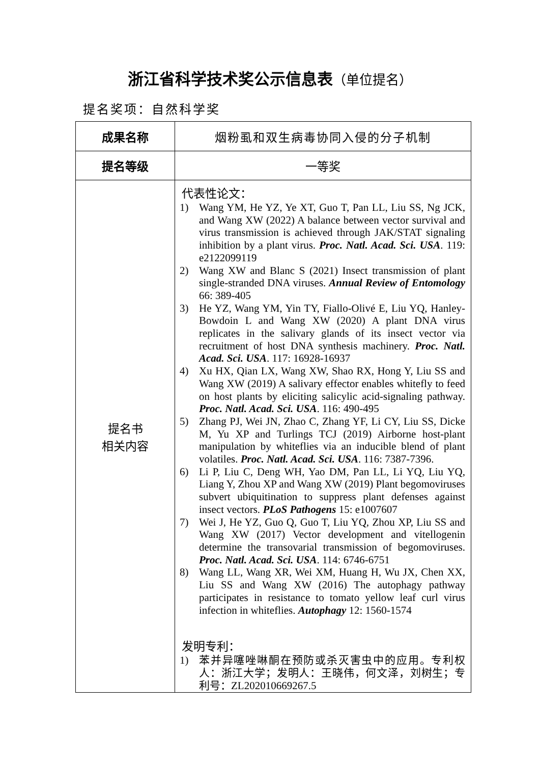浙江省科学技术奖公示信息表（单位提名）
提名奖项：自然科学奖
| 成果名称 | 烟粉虱和双生病毒协同入侵的分子机制 |
| 提名等级 | 一等奖 |
| 提名书 相关内容 | 代表性论文： 1) Wang YM, He YZ, Ye XT, Guo T, Pan LL, Liu SS, Ng JCK, and Wang XW (2022) A balance between vector survival and virus transmission is achieved through JAK/STAT signaling inhibition by a plant virus. Proc. Natl. Acad. Sci. USA . 119: e2122099119 2) Wang XW and Blanc S (2021) Insect transmission of plant single-stranded DNA viruses. Annual Review of Entomology 66: 389-405 3) He YZ, Wang YM, Yin TY, Fiallo-Olivé E, Liu YQ, Hanley-Bowdoin L and Wang XW (2020) A plant DNA virus replicates in the salivary glands of its insect vector via recruitment of host DNA synthesis machinery. Proc. Natl. Acad. Sci. USA . 117: 16928-16937 4) Xu HX, Qian LX, Wang XW, Shao RX, Hong Y, Liu SS and Wang XW (2019) A salivary effector enables whitefly to feed on host plants by eliciting salicylic acid-signaling pathway. Proc. Natl. Acad. Sci. USA . 116: 490-495 5) Zhang PJ, Wei JN, Zhao C, Zhang YF, Li CY, Liu SS, Dicke M, Yu XP and Turlings TCJ (2019) Airborne host-plant manipulation by whiteflies via an inducible blend of plant volatiles. Proc. Natl. Acad. Sci. USA . 116: 7387-7396. 6) Li P, Liu C, Deng WH, Yao DM, Pan LL, Li YQ, Liu YQ, Liang Y, Zhou XP and Wang XW (2019) Plant begomoviruses subvert ubiquitination to suppress plant defenses against insect vectors. PLoS Pathogens 15: e1007607 7) Wei J, He YZ, Guo Q, Guo T, Liu YQ, Zhou XP, Liu SS and Wang XW (2017) Vector development and vitellogenin determine the transovarial transmission of begomoviruses. Proc. Natl. Acad. Sci. USA . 114: 6746-6751 8) Wang LL, Wang XR, Wei XM, Huang H, Wu JX, Chen XX, Liu SS and Wang XW (2016) The autophagy pathway participates in resistance to tomato yellow leaf curl virus infection in whiteflies. Autophagy 12: 1560-1574 发明专利： 1) 苯并异噻唑啉酮在预防或杀灭害虫中的应用。专利权人：浙江大学；发明人：王晓伟，何文泽，刘树生；专利号：ZL202010669267.5 |